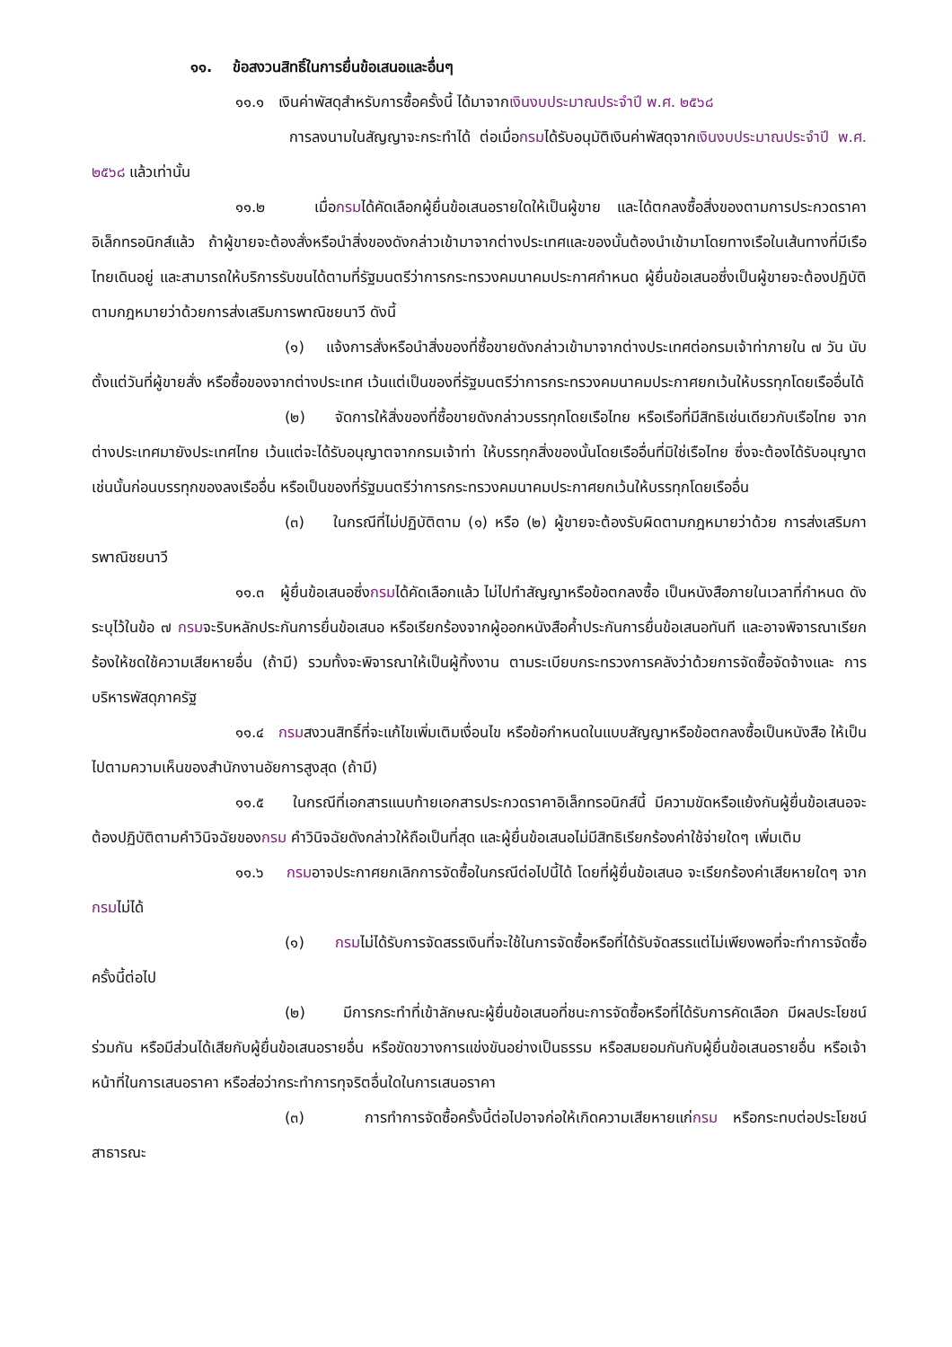๑๑. ข้อสงวนสิทธิ์ในการยื่นข้อเสนอและอื่นๆ
๑๑.๑ เงินค่าพัสดุสำหรับการซื้อครั้งนี้ ได้มาจากเงินงบประมาณประจำปี พ.ศ. ๒๕๖๘
การลงนามในสัญญาจะกระทำได้ ต่อเมื่อกรมได้รับอนุมัติเงินค่าพัสดุจากเงินงบประมาณประจำปี พ.ศ. ๒๕๖๘ แล้วเท่านั้น
๑๑.๒ เมื่อกรมได้คัดเลือกผู้ยื่นข้อเสนอรายใดให้เป็นผู้ขาย และได้ตกลงซื้อสิ่งของตามการประกวดราคาอิเล็กทรอนิกส์แล้ว ถ้าผู้ขายจะต้องสั่งหรือนำสิ่งของดังกล่าวเข้ามาจากต่างประเทศและของนั้นต้องนำเข้ามาโดยทางเรือในเส้นทางที่มีเรือไทยเดินอยู่ และสามารถให้บริการรับขนได้ตามที่รัฐมนตรีว่าการกระทรวงคมนาคมประกาศกำหนด ผู้ยื่นข้อเสนอซึ่งเป็นผู้ขายจะต้องปฏิบัติตามกฎหมายว่าด้วยการส่งเสริมการพาณิชยนาวี ดังนี้
(๑) แจ้งการสั่งหรือนำสิ่งของที่ซื้อขายดังกล่าวเข้ามาจากต่างประเทศต่อกรมเจ้าท่าภายใน ๗ วัน นับตั้งแต่วันที่ผู้ขายสั่ง หรือซื้อของจากต่างประเทศ เว้นแต่เป็นของที่รัฐมนตรีว่าการกระทรวงคมนาคมประกาศยกเว้นให้บรรทุกโดยเรืออื่นได้
(๒) จัดการให้สิ่งของที่ซื้อขายดังกล่าวบรรทุกโดยเรือไทย หรือเรือที่มีสิทธิเช่นเดียวกับเรือไทย จากต่างประเทศมายังประเทศไทย เว้นแต่จะได้รับอนุญาตจากกรมเจ้าท่า ให้บรรทุกสิ่งของนั้นโดยเรืออื่นที่มิใช่เรือไทย ซึ่งจะต้องได้รับอนุญาตเช่นนั้นก่อนบรรทุกของลงเรืออื่น หรือเป็นของที่รัฐมนตรีว่าการกระทรวงคมนาคมประกาศยกเว้นให้บรรทุกโดยเรืออื่น
(๓) ในกรณีที่ไม่ปฏิบัติตาม (๑) หรือ (๒) ผู้ขายจะต้องรับผิดตามกฎหมายว่าด้วย การส่งเสริมการพาณิชยนาวี
๑๑.๓ ผู้ยื่นข้อเสนอซึ่งกรมได้คัดเลือกแล้ว ไม่ไปทำสัญญาหรือข้อตกลงซื้อ เป็นหนังสือภายในเวลาที่กำหนด ดังระบุไว้ในข้อ ๗ กรมจะริบหลักประกันการยื่นข้อเสนอ หรือเรียกร้องจากผู้ออกหนังสือค้ำประกันการยื่นข้อเสนอทันที และอาจพิจารณาเรียกร้องให้ชดใช้ความเสียหายอื่น (ถ้ามี) รวมทั้งจะพิจารณาให้เป็นผู้ทิ้งงาน ตามระเบียบกระทรวงการคลังว่าด้วยการจัดซื้อจัดจ้างและ การบริหารพัสดุภาครัฐ
๑๑.๔ กรมสงวนสิทธิ์ที่จะแก้ไขเพิ่มเติมเงื่อนไข หรือข้อกำหนดในแบบสัญญาหรือข้อตกลงซื้อเป็นหนังสือ ให้เป็นไปตามความเห็นของสำนักงานอัยการสูงสุด (ถ้ามี)
๑๑.๕ ในกรณีที่เอกสารแนบท้ายเอกสารประกวดราคาอิเล็กทรอนิกส์นี้ มีความขัดหรือแย้งกันผู้ยื่นข้อเสนอจะต้องปฏิบัติตามคำวินิจฉัยของกรม คำวินิจฉัยดังกล่าวให้ถือเป็นที่สุด และผู้ยื่นข้อเสนอไม่มีสิทธิเรียกร้องค่าใช้จ่ายใดๆ เพิ่มเติม
๑๑.๖ กรมอาจประกาศยกเลิกการจัดซื้อในกรณีต่อไปนี้ได้ โดยที่ผู้ยื่นข้อเสนอ จะเรียกร้องค่าเสียหายใดๆ จากกรมไม่ได้
(๑) กรมไม่ได้รับการจัดสรรเงินที่จะใช้ในการจัดซื้อหรือที่ได้รับจัดสรรแต่ไม่เพียงพอที่จะทำการจัดซื้อครั้งนี้ต่อไป
(๒) มีการกระทำที่เข้าลักษณะผู้ยื่นข้อเสนอที่ชนะการจัดซื้อหรือที่ได้รับการคัดเลือก มีผลประโยชน์ร่วมกัน หรือมีส่วนได้เสียกับผู้ยื่นข้อเสนอรายอื่น หรือขัดขวางการแข่งขันอย่างเป็นธรรม หรือสมยอมกันกับผู้ยื่นข้อเสนอรายอื่น หรือเจ้าหน้าที่ในการเสนอราคา หรือส่อว่ากระทำการทุจริตอื่นใดในการเสนอราคา
(๓) การทำการจัดซื้อครั้งนี้ต่อไปอาจก่อให้เกิดความเสียหายแก่กรม หรือกระทบต่อประโยชน์สาธารณะ